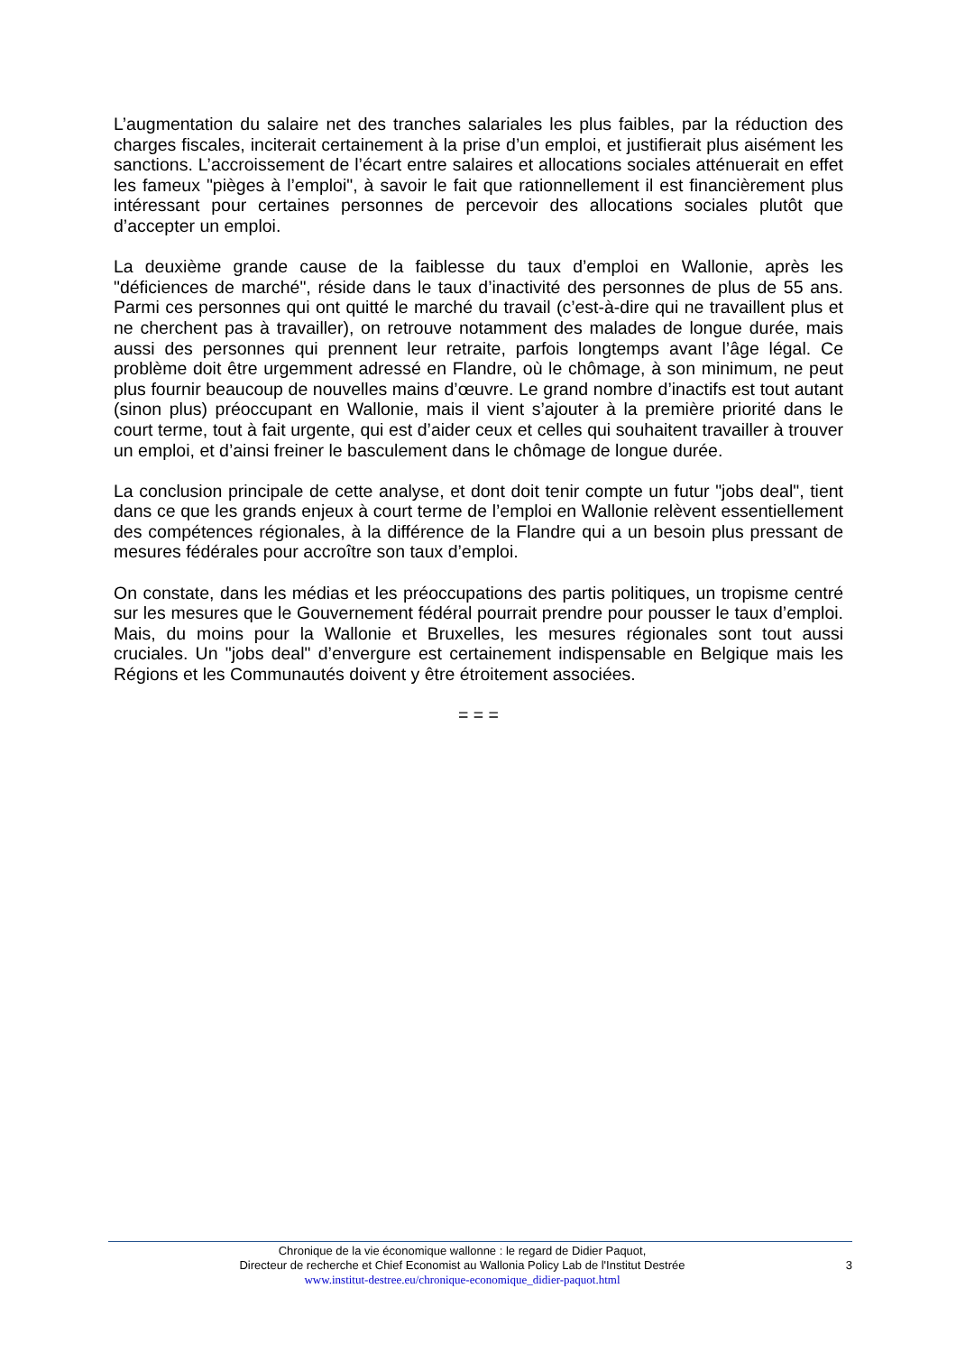L’augmentation du salaire net des tranches salariales les plus faibles, par la réduction des charges fiscales, inciterait certainement à la prise d’un emploi, et justifierait plus aisément les sanctions. L’accroissement de l’écart entre salaires et allocations sociales atténuerait en effet les fameux "pièges à l’emploi", à savoir le fait que rationnellement il est financièrement plus intéressant pour certaines personnes de percevoir des allocations sociales plutôt que d’accepter un emploi.
La deuxième grande cause de la faiblesse du taux d’emploi en Wallonie, après les "déficiences de marché", réside dans le taux d’inactivité des personnes de plus de 55 ans. Parmi ces personnes qui ont quitté le marché du travail (c’est-à-dire qui ne travaillent plus et ne cherchent pas à travailler), on retrouve notamment des malades de longue durée, mais aussi des personnes qui prennent leur retraite, parfois longtemps avant l’âge légal. Ce problème doit être urgemment adressé en Flandre, où le chômage, à son minimum, ne peut plus fournir beaucoup de nouvelles mains d’œuvre. Le grand nombre d’inactifs est tout autant (sinon plus) préoccupant en Wallonie, mais il vient s’ajouter à la première priorité dans le court terme, tout à fait urgente, qui est d’aider ceux et celles qui souhaitent travailler à trouver un emploi, et d’ainsi freiner le basculement dans le chômage de longue durée.
La conclusion principale de cette analyse, et dont doit tenir compte un futur "jobs deal", tient dans ce que les grands enjeux à court terme de l’emploi en Wallonie relèvent essentiellement des compétences régionales, à la différence de la Flandre qui a un besoin plus pressant de mesures fédérales pour accroître son taux d’emploi.
On constate, dans les médias et les préoccupations des partis politiques, un tropisme centré sur les mesures que le Gouvernement fédéral pourrait prendre pour pousser le taux d’emploi. Mais, du moins pour la Wallonie et Bruxelles, les mesures régionales sont tout aussi cruciales. Un "jobs deal" d’envergure est certainement indispensable en Belgique mais les Régions et les Communautés doivent y être étroitement associées.
= = =
Chronique de la vie économique wallonne : le regard de Didier Paquot,
Directeur de recherche et Chief Economist au Wallonia Policy Lab de l'Institut Destrée
www.institut-destree.eu/chronique-economique_didier-paquot.html
3